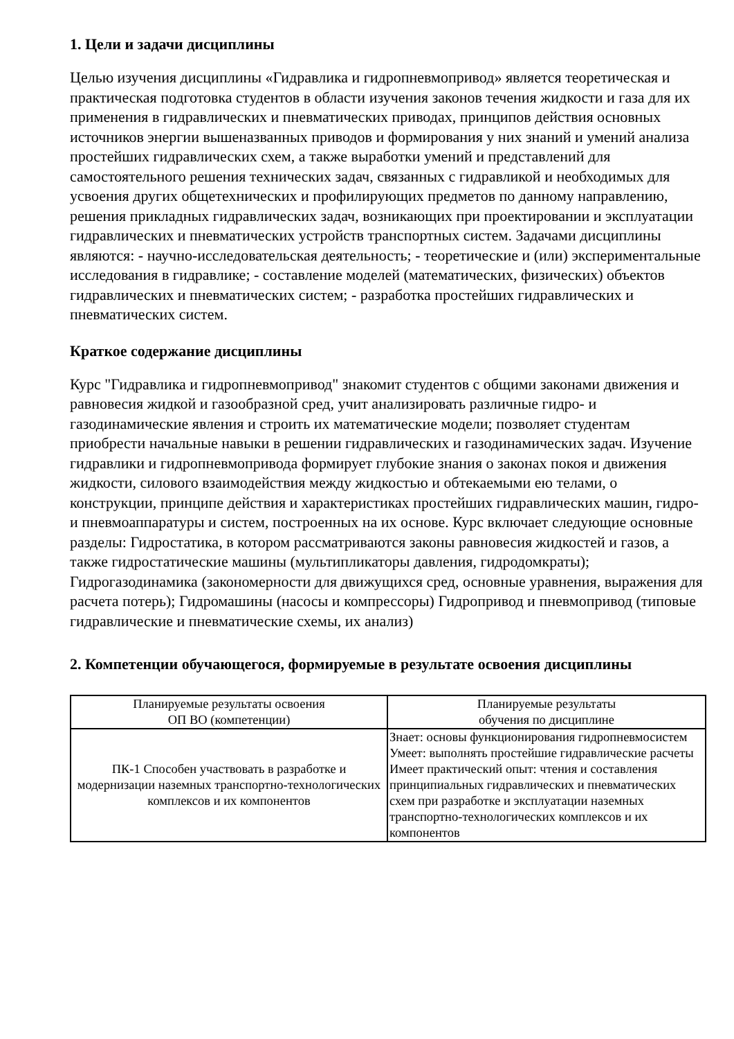1. Цели и задачи дисциплины
Целью изучения дисциплины «Гидравлика и гидропневмопривод» является теоретическая и практическая подготовка студентов в области изучения законов течения жидкости и газа для их применения в гидравлических и пневматических приводах, принципов действия основных источников энергии вышеназванных приводов и формирования у них знаний и умений анализа простейших гидравлических схем, а также выработки умений и представлений для самостоятельного решения технических задач, связанных с гидравликой и необходимых для усвоения других общетехнических и профилирующих предметов по данному направлению, решения прикладных гидравлических задач, возникающих при проектировании и эксплуатации гидравлических и пневматических устройств транспортных систем. Задачами дисциплины являются: - научно-исследовательская деятельность; - теоретические и (или) экспериментальные исследования в гидравлике; - составление моделей (математических, физических) объектов гидравлических и пневматических систем; - разработка простейших гидравлических и пневматических систем.
Краткое содержание дисциплины
Курс "Гидравлика и гидропневмопривод" знакомит студентов с общими законами движения и равновесия жидкой и газообразной сред, учит анализировать различные гидро- и газодинамические явления и строить их математические модели; позволяет студентам приобрести начальные навыки в решении гидравлических и газодинамических задач. Изучение гидравлики и гидропневмопривода формирует глубокие знания о законах покоя и движения жидкости, силового взаимодействия между жидкостью и обтекаемыми ею телами, о конструкции, принципе действия и характеристиках простейших гидравлических машин, гидро-и пневмоаппаратуры и систем, построенных на их основе. Курс включает следующие основные разделы: Гидростатика, в котором рассматриваются законы равновесия жидкостей и газов, а также гидростатические машины (мультипликаторы давления, гидродомкраты); Гидрогазодинамика (закономерности для движущихся сред, основные уравнения, выражения для расчета потерь); Гидромашины (насосы и компрессоры) Гидропривод и пневмопривод (типовые гидравлические и пневматические схемы, их анализ)
2. Компетенции обучающегося, формируемые в результате освоения дисциплины
| Планируемые результаты освоения ОП ВО (компетенции) | Планируемые результаты обучения по дисциплине |
| ПК-1 Способен участвовать в разработке и модернизации наземных транспортно-технологических комплексов и их компонентов | Знает: основы функционирования гидропневмосистем Умеет: выполнять простейшие гидравлические расчеты Имеет практический опыт: чтения и составления принципиальных гидравлических и пневматических схем при разработке и эксплуатации наземных транспортно-технологических комплексов и их компонентов |